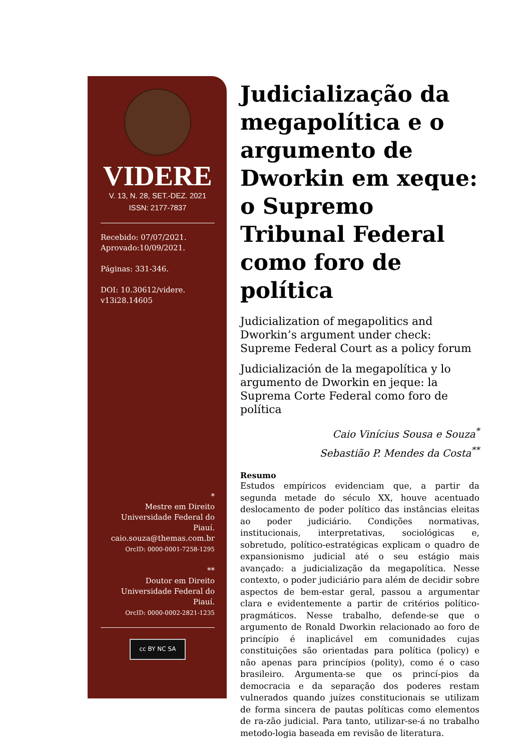VIDERE
V. 13, N. 28, SET.-DEZ. 2021
ISSN: 2177-7837
Recebido: 07/07/2021.
Aprovado:10/09/2021.
Páginas: 331-346.
DOI: 10.30612/videre.
v13i28.14605
*
Mestre em Direito
Universidade Federal do Piauí.
caio.souza@themas.com.br
OrcID: 0000-0001-7258-1295
**
Doutor em Direito
Universidade Federal do Piauí.
OrcID: 0000-0002-2821-1235
cc BY NC SA
Judicialização da megapolítica e o argumento de Dworkin em xeque: o Supremo Tribunal Federal como foro de política
Judicialization of megapolitics and Dworkin’s argument under check: Supreme Federal Court as a policy forum
Judicialización de la megapolítica y lo argumento de Dworkin en jeque: la Suprema Corte Federal como foro de política
Caio Vinícius Sousa e Souza<sup>*</sup>
Sebastião P. Mendes da Costa<sup>**</sup>
Resumo
Estudos empíricos evidenciam que, a partir da segunda metade do século XX, houve acentuado deslocamento de poder político das instâncias eleitas ao poder judiciário. Condições normativas, institucionais, interpretativas, sociológicas e, sobretudo, político-estratégicas explicam o quadro de expansionismo judicial até o seu estágio mais avançado: a judicialização da megapolítica. Nesse contexto, o poder judiciário para além de decidir sobre aspectos de bem-estar geral, passou a argumentar clara e evidentemente a partir de critérios político-pragmáticos. Nesse trabalho, defende-se que o argumento de Ronald Dworkin relacionado ao foro de princípio é inaplicável em comunidades cujas constituições são orientadas para política (policy) e não apenas para princípios (polity), como é o caso brasileiro. Argumenta-se que os princí-pios da democracia e da separação dos poderes restam vulnerados quando juízes constitucionais se utilizam de forma sincera de pautas políticas como elementos de ra-zão judicial. Para tanto, utilizar-se-á no trabalho metodo-logia baseada em revisão de literatura.